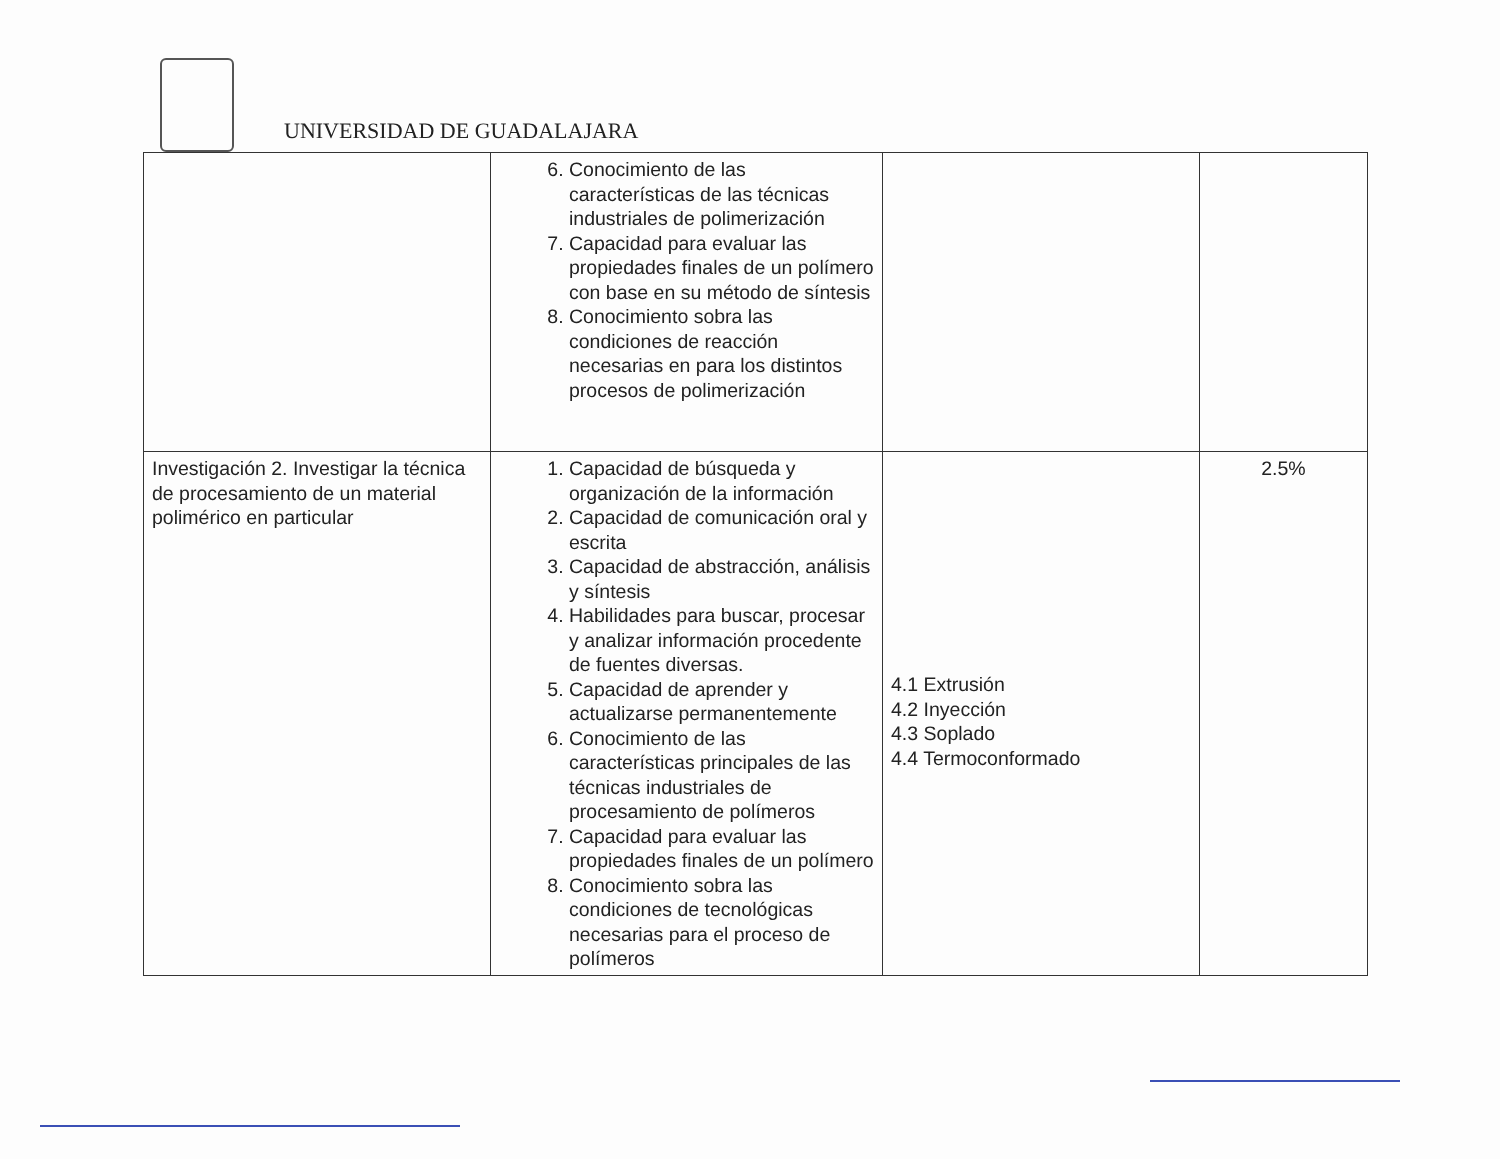UNIVERSIDAD DE GUADALAJARA
| | 6. Conocimiento de las características de las técnicas industriales de polimerización 7. Capacidad para evaluar las propiedades finales de un polímero con base en su método de síntesis 8. Conocimiento sobra las condiciones de reacción necesarias en para los distintos procesos de polimerización | | |
| Investigación 2. Investigar la técnica de procesamiento de un material polimérico en particular | 1. Capacidad de búsqueda y organización de la información 2. Capacidad de comunicación oral y escrita 3. Capacidad de abstracción, análisis y síntesis 4. Habilidades para buscar, procesar y analizar información procedente de fuentes diversas. 5. Capacidad de aprender y actualizarse permanentemente 6. Conocimiento de las características principales de las técnicas industriales de procesamiento de polímeros 7. Capacidad para evaluar las propiedades finales de un polímero 8. Conocimiento sobra las condiciones de tecnológicas necesarias para el proceso de polímeros | 4.1 Extrusión 4.2 Inyección 4.3 Soplado 4.4 Termoconformado | 2.5% |